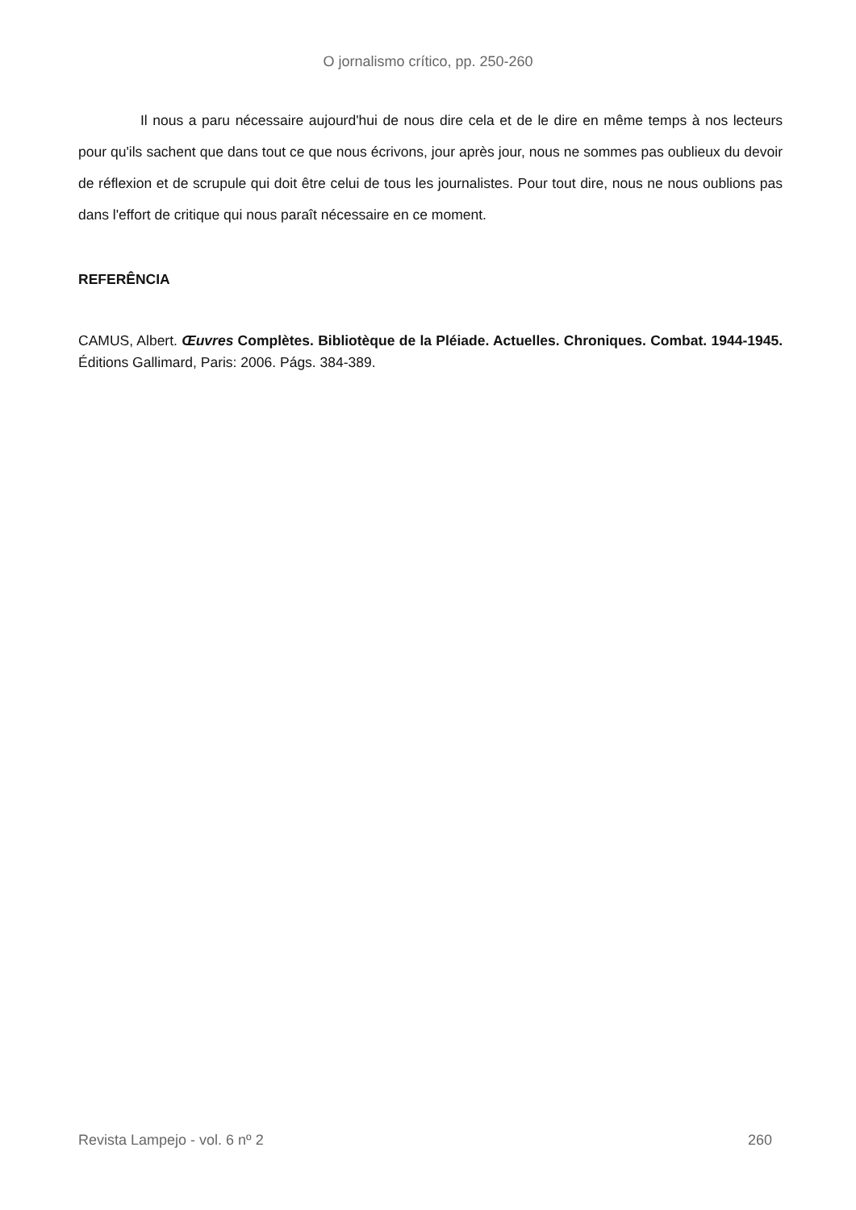O jornalismo crítico, pp. 250-260
Il nous a paru nécessaire aujourd'hui de nous dire cela et de le dire en même temps à nos lecteurs pour qu'ils sachent que dans tout ce que nous écrivons, jour après jour, nous ne sommes pas oublieux du devoir de réflexion et de scrupule qui doit être celui de tous les journalistes. Pour tout dire, nous ne nous oublions pas dans l'effort de critique qui nous paraît nécessaire en ce moment.
REFERÊNCIA
CAMUS, Albert. Œuvres Complètes. Bibliotèque de la Pléiade. Actuelles. Chroniques. Combat. 1944-1945. Éditions Gallimard, Paris: 2006. Págs. 384-389.
Revista Lampejo - vol. 6 nº 2 260